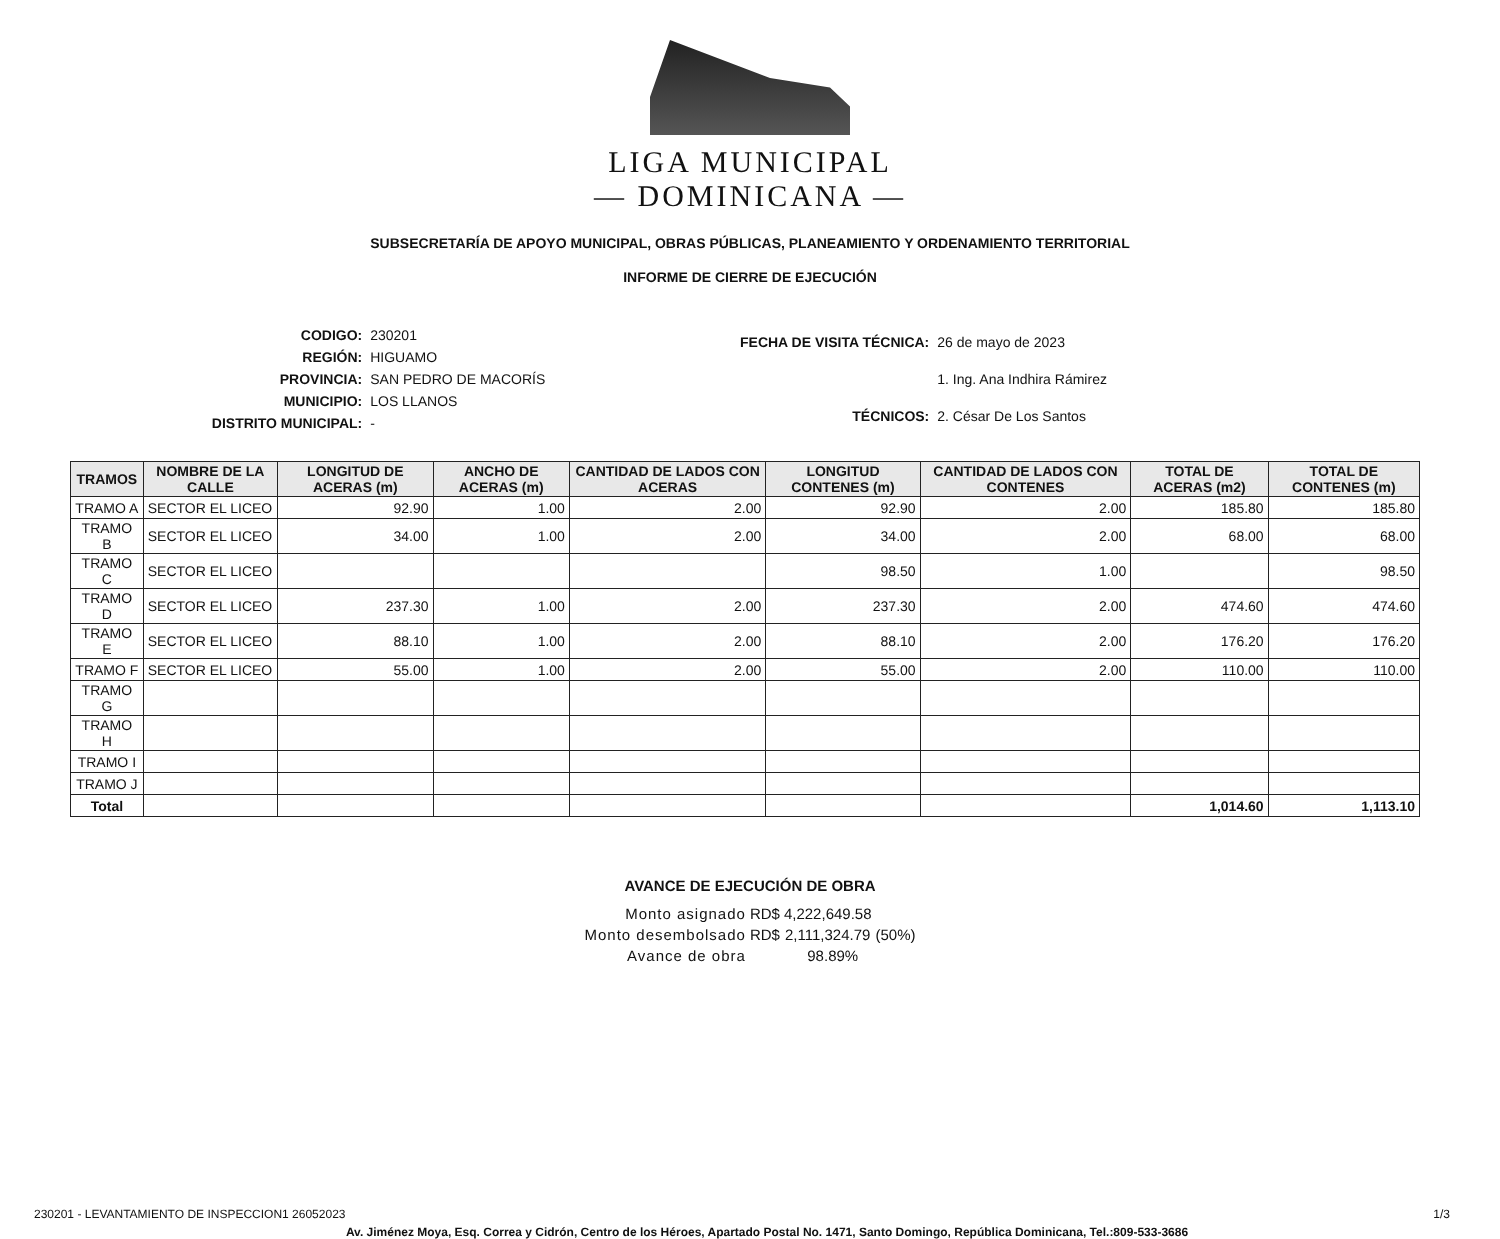LIGA MUNICIPAL
— DOMINICANA —
SUBSECRETARÍA DE APOYO MUNICIPAL, OBRAS PÚBLICAS, PLANEAMIENTO Y ORDENAMIENTO TERRITORIAL
INFORME DE CIERRE DE EJECUCIÓN
| CODIGO: | 230201 |
| REGIÓN: | HIGUAMO |
| PROVINCIA: | SAN PEDRO DE MACORÍS |
| MUNICIPIO: | LOS LLANOS |
| DISTRITO MUNICIPAL: | - |
| FECHA DE VISITA TÉCNICA: | 26 de mayo de 2023 |
| | 1. Ing. Ana Indhira Rámirez |
| TÉCNICOS: | 2. César De Los Santos |
| TRAMOS | NOMBRE DE LA CALLE | LONGITUD DE ACERAS (m) | ANCHO DE ACERAS (m) | CANTIDAD DE LADOS CON ACERAS | LONGITUD CONTENES (m) | CANTIDAD DE LADOS CON CONTENES | TOTAL DE ACERAS (m2) | TOTAL DE CONTENES (m) |
| --- | --- | --- | --- | --- | --- | --- | --- | --- |
| TRAMO A | SECTOR EL LICEO | 92.90 | 1.00 | 2.00 | 92.90 | 2.00 | 185.80 | 185.80 |
| TRAMO B | SECTOR EL LICEO | 34.00 | 1.00 | 2.00 | 34.00 | 2.00 | 68.00 | 68.00 |
| TRAMO C | SECTOR EL LICEO | | | | 98.50 | 1.00 | | 98.50 |
| TRAMO D | SECTOR EL LICEO | 237.30 | 1.00 | 2.00 | 237.30 | 2.00 | 474.60 | 474.60 |
| TRAMO E | SECTOR EL LICEO | 88.10 | 1.00 | 2.00 | 88.10 | 2.00 | 176.20 | 176.20 |
| TRAMO F | SECTOR EL LICEO | 55.00 | 1.00 | 2.00 | 55.00 | 2.00 | 110.00 | 110.00 |
| TRAMO G | | | | | | | | |
| TRAMO H | | | | | | | | |
| TRAMO I | | | | | | | | |
| TRAMO J | | | | | | | | |
| Total | | | | | | | 1,014.60 | 1,113.10 |
AVANCE DE EJECUCIÓN DE OBRA
| Monto asignado | RD$ | 4,222,649.58 | |
| Monto desembolsado | RD$ | 2,111,324.79 | (50%) |
| Avance de obra | 98.89% | | |
230201 - LEVANTAMIENTO DE INSPECCION1 26052023 1/3
Av. Jiménez Moya, Esq. Correa y Cidrón, Centro de los Héroes, Apartado Postal No. 1471, Santo Domingo, República Dominicana, Tel.:809-533-3686